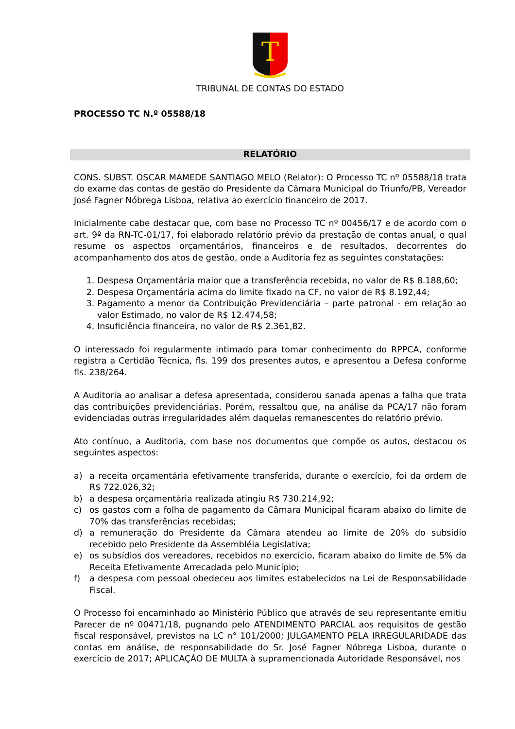T
TRIBUNAL DE CONTAS DO ESTADO
PROCESSO TC N.º 05588/18
RELATÓRIO
CONS. SUBST. OSCAR MAMEDE SANTIAGO MELO (Relator): O Processo TC nº 05588/18 trata do exame das contas de gestão do Presidente da Câmara Municipal do Triunfo/PB, Vereador José Fagner Nóbrega Lisboa, relativa ao exercício financeiro de 2017.
Inicialmente cabe destacar que, com base no Processo TC nº 00456/17 e de acordo com o art. 9º da RN-TC-01/17, foi elaborado relatório prévio da prestação de contas anual, o qual resume os aspectos orçamentários, financeiros e de resultados, decorrentes do acompanhamento dos atos de gestão, onde a Auditoria fez as seguintes constatações:
1. Despesa Orçamentária maior que a transferência recebida, no valor de R$ 8.188,60;
2. Despesa Orçamentária acima do limite fixado na CF, no valor de R$ 8.192,44;
3. Pagamento a menor da Contribuição Previdenciária – parte patronal - em relação ao valor Estimado, no valor de R$ 12.474,58;
4. Insuficiência financeira, no valor de R$ 2.361,82.
O interessado foi regularmente intimado para tomar conhecimento do RPPCA, conforme registra a Certidão Técnica, fls. 199 dos presentes autos, e apresentou a Defesa conforme fls. 238/264.
A Auditoria ao analisar a defesa apresentada, considerou sanada apenas a falha que trata das contribuições previdenciárias. Porém, ressaltou que, na análise da PCA/17 não foram evidenciadas outras irregularidades além daquelas remanescentes do relatório prévio.
Ato contínuo, a Auditoria, com base nos documentos que compõe os autos, destacou os seguintes aspectos:
a) a receita orçamentária efetivamente transferida, durante o exercício, foi da ordem de R$ 722.026,32;
b) a despesa orçamentária realizada atingiu R$ 730.214,92;
c) os gastos com a folha de pagamento da Câmara Municipal ficaram abaixo do limite de 70% das transferências recebidas;
d) a remuneração do Presidente da Câmara atendeu ao limite de 20% do subsídio recebido pelo Presidente da Assembléia Legislativa;
e) os subsídios dos vereadores, recebidos no exercício, ficaram abaixo do limite de 5% da Receita Efetivamente Arrecadada pelo Município;
f) a despesa com pessoal obedeceu aos limites estabelecidos na Lei de Responsabilidade Fiscal.
O Processo foi encaminhado ao Ministério Público que através de seu representante emitiu Parecer de nº 00471/18, pugnando pelo ATENDIMENTO PARCIAL aos requisitos de gestão fiscal responsável, previstos na LC n° 101/2000; JULGAMENTO PELA IRREGULARIDADE das contas em análise, de responsabilidade do Sr. José Fagner Nóbrega Lisboa, durante o exercício de 2017; APLICAÇÃO DE MULTA à supramencionada Autoridade Responsável, nos